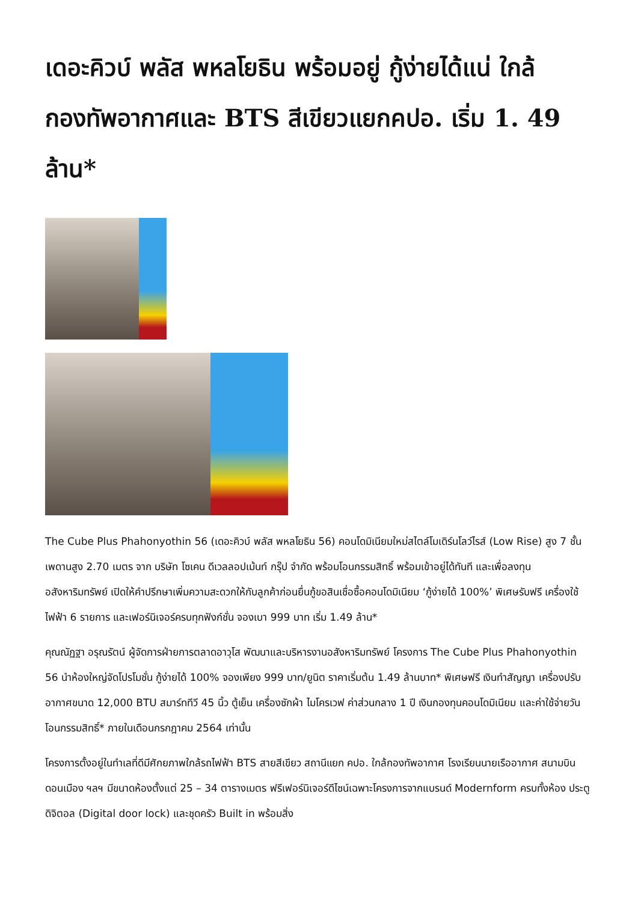เดอะคิวบ์ พลัส พหลโยธิน พร้อมอยู่ กู้ง่ายได้แน่ ใกล้กองทัพอากาศและ BTS สีเขียวแยกคปอ. เริ่ม 1. 49 ล้าน*
The Cube Plus Phahonyothin 56 (เดอะคิวบ์ พลัส พหลโยธิน 56) คอนโดมิเนียมใหม่สไตล์โมเดิร์นโลว์ไรส์ (Low Rise) สูง 7 ชั้น เพดานสูง 2.70 เมตร จาก บริษัท โซเคน ดีเวลลอปเม้นท์ กรุ๊ป จำกัด พร้อมโอนกรรมสิทธิ์ พร้อมเข้าอยู่ได้ทันที และเพื่อลงทุนอสังหาริมทรัพย์ เปิดให้คำปรึกษาเพิ่มความสะดวกให้กับลูกค้าก่อนยื่นกู้ขอสินเชื่อซื้อคอนโดมิเนียม ‘กู้ง่ายได้ 100%’ พิเศษรับฟรี เครื่องใช้ไฟฟ้า 6 รายการ และเฟอร์นิเจอร์ครบทุกฟังก์ชั่น จองเบา 999 บาท เริ่ม 1.49 ล้าน*
คุณณัฏฐา อรุณรัตน์ ผู้จัดการฝ่ายการตลาดอาวุโส พัฒนาและบริหารงานอสังหาริมทรัพย์ โครงการ The Cube Plus Phahonyothin 56 นำห้องใหญ่จัดโปรโมชั่น กู้ง่ายได้ 100% จองเพียง 999 บาท/ยูนิต ราคาเริ่มต้น 1.49 ล้านบาท* พิเศษฟรี เงินทำสัญญา เครื่องปรับอากาศขนาด 12,000 BTU สมาร์ททีวี 45 นิ้ว ตู้เย็น เครื่องซักผ้า ไมโครเวฟ ค่าส่วนกลาง 1 ปี เงินกองทุนคอนโดมิเนียม และค่าใช้จ่ายวันโอนกรรมสิทธิ์* ภายในเดือนกรกฎาคม 2564 เท่านั้น
โครงการตั้งอยู่ในทำเลที่ดีมีศักยภาพใกล้รถไฟฟ้า BTS สายสีเขียว สถานีแยก คปอ. ใกล้กองทัพอากาศ โรงเรียนนายเรืออากาศ สนามบินดอนเมือง ฯลฯ มีขนาดห้องตั้งแต่ 25 – 34 ตารางเมตร ฟรีเฟอร์นิเจอร์ดีไซน์เฉพาะโครงการจากแบรนด์ Modernform ครบทั้งห้อง ประตูดิจิตอล (Digital door lock) และชุดครัว Built in พร้อมสิ่ง